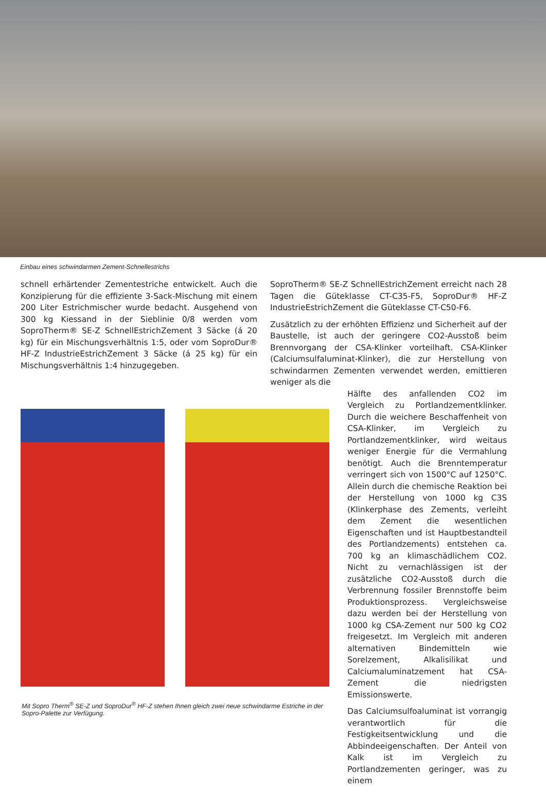Einbau eines schwindarmen Zement-Schnellestrichs
schnell erhärtender Zementestriche entwickelt. Auch die Konzipierung für die effiziente 3-Sack-Mischung mit einem 200 Liter Estrichmischer wurde bedacht. Ausgehend von 300 kg Kiessand in der Sieblinie 0/8 werden vom SoproTherm® SE-Z SchnellEstrichZement 3 Säcke (á 20 kg) für ein Mischungsverhältnis 1:5, oder vom SoproDur® HF-Z IndustrieEstrichZement 3 Säcke (á 25 kg) für ein Mischungsverhältnis 1:4 hinzugegeben.
SoproTherm® SE-Z SchnellEstrichZement erreicht nach 28 Tagen die Güteklasse CT-C35-F5, SoproDur® HF-Z IndustrieEstrichZement die Güteklasse CT-C50-F6.
Zusätzlich zu der erhöhten Effizienz und Sicherheit auf der Baustelle, ist auch der geringere CO2-Ausstoß beim Brennvorgang der CSA-Klinker vorteilhaft. CSA-Klinker (Calciumsulfaluminat-Klinker), die zur Herstellung von schwindarmen Zementen verwendet werden, emittieren weniger als die
Mit Sopro Therm<sup>®</sup> SE-Z und SoproDur<sup>®</sup> HF-Z stehen Ihnen gleich zwei neue schwindarme Estriche in der Sopro-Palette zur Verfügung.
Hälfte des anfallenden CO2 im Vergleich zu Portlandzementklinker. Durch die weichere Beschaffenheit von CSA-Klinker, im Vergleich zu Portlandzementklinker, wird weitaus weniger Energie für die Vermahlung benötigt. Auch die Brenntemperatur verringert sich von 1500°C auf 1250°C. Allein durch die chemische Reaktion bei der Herstellung von 1000 kg C3S (Klinkerphase des Zements, verleiht dem Zement die wesentlichen Eigenschaften und ist Hauptbestandteil des Portlandzements) entstehen ca. 700 kg an klimaschädlichem CO2. Nicht zu vernachlässigen ist der zusätzliche CO2-Ausstoß durch die Verbrennung fossiler Brennstoffe beim Produktionsprozess. Vergleichsweise dazu werden bei der Herstellung von 1000 kg CSA-Zement nur 500 kg CO2 freigesetzt. Im Vergleich mit anderen alternativen Bindemitteln wie Sorelzement, Alkalisilikat und Calciumaluminatzement hat CSA-Zement die niedrigsten Emissionswerte.
Das Calciumsulfoaluminat ist vorrangig verantwortlich für die Festigkeitsentwicklung und die Abbindeeigenschaften. Der Anteil von Kalk ist im Vergleich zu Portlandzementen geringer, was zu einem